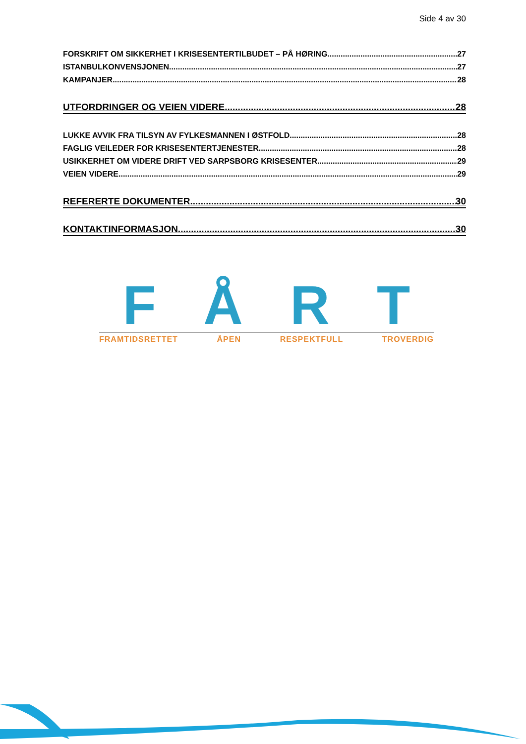Side 4 av 30
FORSKRIFT OM SIKKERHET I KRISESENTERTILBUDET – PÅ HØRING 27
ISTANBULKONVENSJONEN 27
KAMPANJER 28
UTFORDRINGER OG VEIEN VIDERE 28
LUKKE AVVIK FRA TILSYN AV FYLKESMANNEN I ØSTFOLD 28
FAGLIG VEILEDER FOR KRISESENTERTJENESTER 28
USIKKERHET OM VIDERE DRIFT VED SARPSBORG KRISESENTER 29
VEIEN VIDERE 29
REFERERTE DOKUMENTER 30
KONTAKTINFORMASJON 30
FÅRT
FRAMTIDSRETTET ÅPEN RESPEKTFULL TROVERDIG